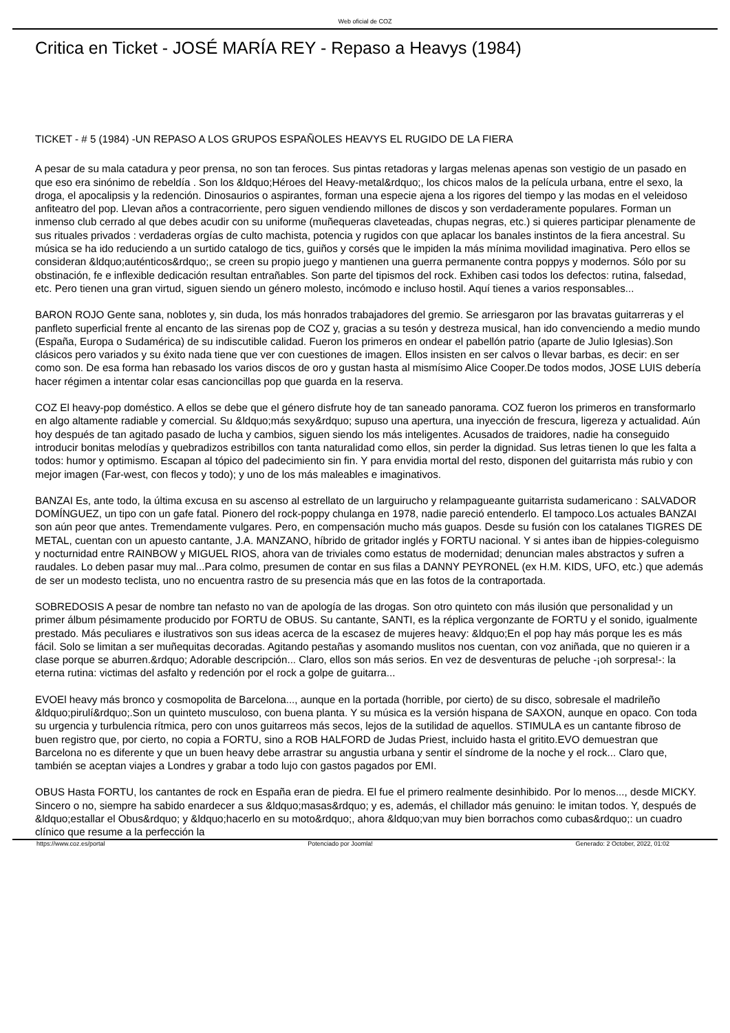Web oficial de COZ
Critica en Ticket - JOSÉ MARÍA REY - Repaso a Heavys (1984)
TICKET - # 5 (1984) -UN REPASO A LOS GRUPOS ESPAÑOLES HEAVYS EL RUGIDO DE LA FIERA
A pesar de su mala catadura y peor prensa, no son tan feroces. Sus pintas retadoras y largas melenas apenas son vestigio de un pasado en que eso era sinónimo de rebeldía . Son los &ldquo;Héroes del Heavy-metal&rdquo;, los chicos malos de la película urbana, entre el sexo, la droga, el apocalipsis y la redención. Dinosaurios o aspirantes, forman una especie ajena a los rigores del tiempo y las modas en el veleidoso anfiteatro del pop. Llevan años a contracorriente, pero siguen vendiendo millones de discos y son verdaderamente populares. Forman un inmenso club cerrado al que debes acudir con su uniforme (muñequeras claveteadas, chupas negras, etc.) si quieres participar plenamente de sus rituales privados : verdaderas orgías de culto machista, potencia y rugidos con que aplacar los banales instintos de la fiera ancestral. Su música se ha ido reduciendo a un surtido catalogo de tics, guiños y corsés que le impiden la más mínima movilidad imaginativa. Pero ellos se consideran &ldquo;auténticos&rdquo;, se creen su propio juego y mantienen una guerra permanente contra poppys y modernos. Sólo por su obstinación, fe e inflexible dedicación resultan entrañables. Son parte del tipismos del rock. Exhiben casi todos los defectos: rutina, falsedad, etc. Pero tienen una gran virtud, siguen siendo un género molesto, incómodo e incluso hostil. Aquí tienes a varios responsables...
BARON ROJO Gente sana, noblotes y, sin duda, los más honrados trabajadores del gremio. Se arriesgaron por las bravatas guitarreras y el panfleto superficial frente al encanto de las sirenas pop de COZ y, gracias a su tesón y destreza musical, han ido convenciendo a medio mundo (España, Europa o Sudamérica) de su indiscutible calidad. Fueron los primeros en ondear el pabellón patrio (aparte de Julio Iglesias).Son clásicos pero variados y su éxito nada tiene que ver con cuestiones de imagen. Ellos insisten en ser calvos o llevar barbas, es decir: en ser como son. De esa forma han rebasado los varios discos de oro y gustan hasta al mismísimo Alice Cooper.De todos modos, JOSE LUIS debería hacer régimen a intentar colar esas cancioncillas pop que guarda en la reserva.
COZ El heavy-pop doméstico. A ellos se debe que el género disfrute hoy de tan saneado panorama. COZ fueron los primeros en transformarlo en algo altamente radiable y comercial. Su &ldquo;más sexy&rdquo; supuso una apertura, una inyección de frescura, ligereza y actualidad. Aún hoy después de tan agitado pasado de lucha y cambios, siguen siendo los más inteligentes. Acusados de traidores, nadie ha conseguido introducir bonitas melodías y quebradizos estribillos con tanta naturalidad como ellos, sin perder la dignidad. Sus letras tienen lo que les falta a todos: humor y optimismo. Escapan al tópico del padecimiento sin fin. Y para envidia mortal del resto, disponen del guitarrista más rubio y con mejor imagen (Far-west, con flecos y todo); y uno de los más maleables e imaginativos.
BANZAI Es, ante todo, la última excusa en su ascenso al estrellato de un larguirucho y relampagueante guitarrista sudamericano : SALVADOR DOMÍNGUEZ, un tipo con un gafe fatal. Pionero del rock-poppy chulanga en 1978, nadie pareció entenderlo. El tampoco.Los actuales BANZAI son aún peor que antes. Tremendamente vulgares. Pero, en compensación mucho más guapos. Desde su fusión con los catalanes TIGRES DE METAL, cuentan con un apuesto cantante, J.A. MANZANO, híbrido de gritador inglés y FORTU nacional. Y si antes iban de hippies-coleguismo y nocturnidad entre RAINBOW y MIGUEL RIOS, ahora van de triviales como estatus de modernidad; denuncian males abstractos y sufren a raudales. Lo deben pasar muy mal...Para colmo, presumen de contar en sus filas a DANNY PEYRONEL (ex H.M. KIDS, UFO, etc.) que además de ser un modesto teclista, uno no encuentra rastro de su presencia más que en las fotos de la contraportada.
SOBREDOSIS A pesar de nombre tan nefasto no van de apología de las drogas. Son otro quinteto con más ilusión que personalidad y un primer álbum pésimamente producido por FORTU de OBUS. Su cantante, SANTI, es la réplica vergonzante de FORTU y el sonido, igualmente prestado. Más peculiares e ilustrativos son sus ideas acerca de la escasez de mujeres heavy: &ldquo;En el pop hay más porque les es más fácil. Solo se limitan a ser muñequitas decoradas. Agitando pestañas y asomando muslitos nos cuentan, con voz aniñada, que no quieren ir a clase porque se aburren.&rdquo; Adorable descripción... Claro, ellos son más serios. En vez de desventuras de peluche -¡oh sorpresa!-: la eterna rutina: victimas del asfalto y redención por el rock a golpe de guitarra...
EVOEl heavy más bronco y cosmopolita de Barcelona..., aunque en la portada (horrible, por cierto) de su disco, sobresale el madrileño &ldquo;pirulí&rdquo;.Son un quinteto musculoso, con buena planta. Y su música es la versión hispana de SAXON, aunque en opaco. Con toda su urgencia y turbulencia rítmica, pero con unos guitarreos más secos, lejos de la sutilidad de aquellos. STIMULA es un cantante fibroso de buen registro que, por cierto, no copia a FORTU, sino a ROB HALFORD de Judas Priest, incluido hasta el gritito.EVO demuestran que Barcelona no es diferente y que un buen heavy debe arrastrar su angustia urbana y sentir el síndrome de la noche y el rock... Claro que, también se aceptan viajes a Londres y grabar a todo lujo con gastos pagados por EMI.
OBUS Hasta FORTU, los cantantes de rock en España eran de piedra. El fue el primero realmente desinhibido. Por lo menos..., desde MICKY. Sincero o no, siempre ha sabido enardecer a sus &ldquo;masas&rdquo; y es, además, el chillador más genuino: le imitan todos. Y, después de &ldquo;estallar el Obus&rdquo; y &ldquo;hacerlo en su moto&rdquo;, ahora &ldquo;van muy bien borrachos como cubas&rdquo;: un cuadro clínico que resume a la perfección la
https://www.coz.es/portal Potenciado por Joomla! Generado: 2 October, 2022, 01:02